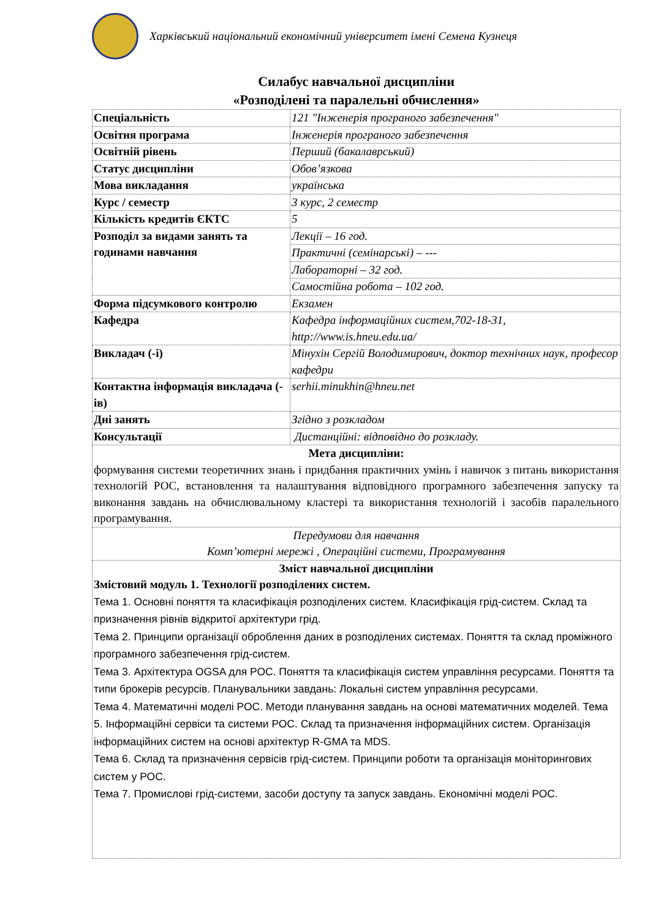Харківський національний економічний університет імені Семена Кузнеця
Силабус навчальної дисципліни
«Розподілені та паралельні обчислення»
| Спеціальність | 121 "Інженерія програного забезпечення" |
| Освітня програма | Інженерія програного забезпечення |
| Освітній рівень | Перший (бакалаврський) |
| Статус дисципліни | Обов’язкова |
| Мова викладання | українська |
| Курс / семестр | 3 курс, 2 семестр |
| Кількість кредитів ЄКТС | 5 |
| Розподіл за видами занять та годинами навчання | Лекції – 16 год. |
| | Практичні (семінарські) – --- |
| | Лабораторні – 32 год. |
| | Самостійна робота – 102 год. |
| Форма підсумкового контролю | Екзамен |
| Кафедра | Кафедра інформаційних систем,702-18-31, http://www.is.hneu.edu.ua/ |
| Викладач (-і) | Мінухін Сергій Володимирович, доктор технічних наук, професор кафедри |
| Контактна інформація викладача (-ів) | serhii.minukhin@hneu.net |
| Дні занять | Згідно з розкладом |
| Консультації | Дистанційні: відповідно до розкладу. |
| Мета дисципліни: формування системи теоретичних знань і придбання практичних умінь і навичок з питань використання технологій РОС, встановлення та налаштування відповідного програмного забезпечення запуску та виконання завдань на обчислювальному кластері та використання технологій і засобів паралельного програмування. | |
| Передумови для навчання Комп’ютерні мережі , Операційні системи, Програмування | |
| Зміст навчальної дисципліни Змістовий модуль 1. Технології розподілених систем. Тема 1. Основні поняття та класифікація розподілених систем. Класифікація грід-систем. Склад та призначення рівнів відкритої архітектури грід. Тема 2. Принципи організації оброблення даних в розподілених системах. Поняття та склад проміжного програмного забезпечення грід-систем. Тема 3. Архітектура OGSA для РОС. Поняття та класифікація систем управління ресурсами. Поняття та типи брокерів ресурсів. Планувальники завдань: Локальні систем управління ресурсами. Тема 4. Математичні моделі РОС. Методи планування завдань на основі математичних моделей. Тема 5. Інформаційні сервіси та системи РОС. Склад та призначення інформаційних систем. Організація інформаційних систем на основі архітектур R-GMA та MDS. Тема 6. Склад та призначення сервісів грід-систем. Принципи роботи та організація моніторингових систем у РОС. Тема 7. Промислові грід-системи, засоби доступу та запуск завдань. Економічні моделі РОС. | |